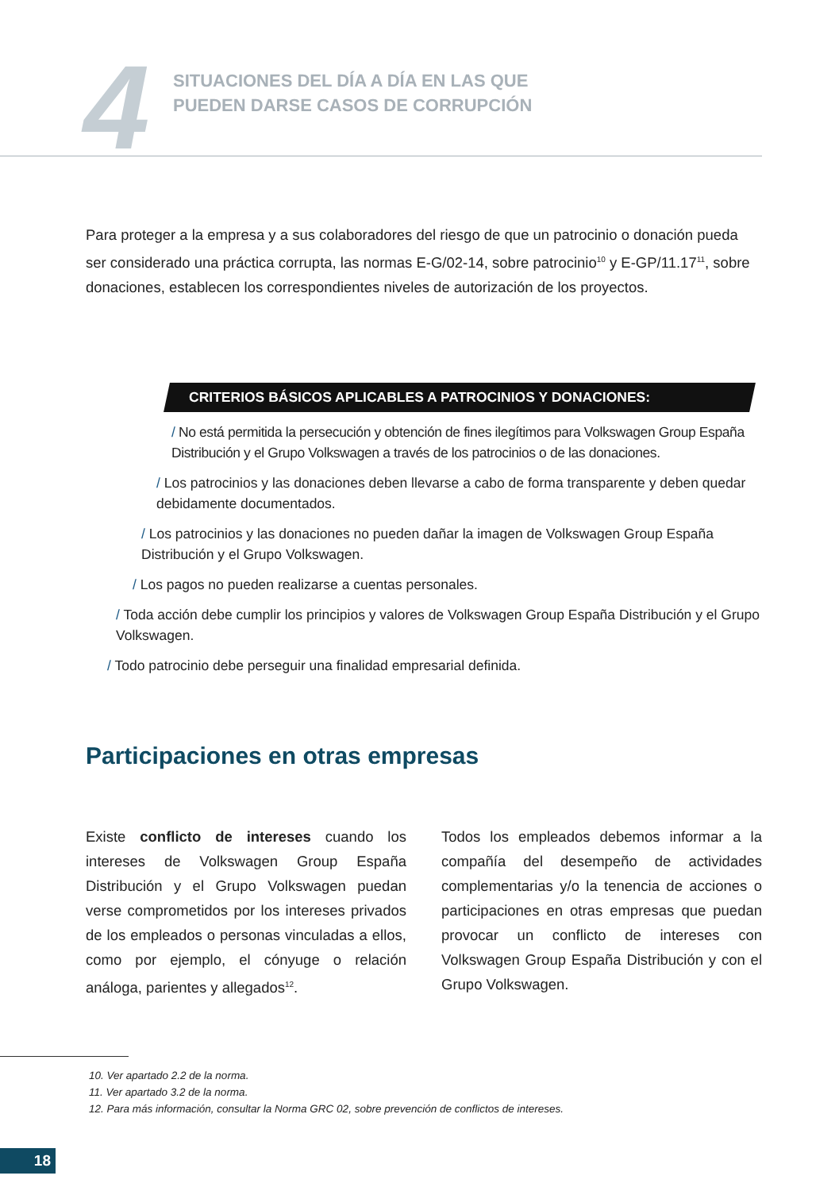4
SITUACIONES DEL DÍA A DÍA EN LAS QUE
PUEDEN DARSE CASOS DE CORRUPCIÓN
Para proteger a la empresa y a sus colaboradores del riesgo de que un patrocinio o donación pueda ser considerado una práctica corrupta, las normas E-G/02-14, sobre patrocinio<sup>10</sup> y E-GP/11.17<sup>11</sup>, sobre donaciones, establecen los correspondientes niveles de autorización de los proyectos.
CRITERIOS BÁSICOS APLICABLES A PATROCINIOS Y DONACIONES:
/ No está permitida la persecución y obtención de fines ilegítimos para Volkswagen Group España Distribución y el Grupo Volkswagen a través de los patrocinios o de las donaciones.
/ Los patrocinios y las donaciones deben llevarse a cabo de forma transparente y deben quedar debidamente documentados.
/ Los patrocinios y las donaciones no pueden dañar la imagen de Volkswagen Group España Distribución y el Grupo Volkswagen.
/ Los pagos no pueden realizarse a cuentas personales.
/ Toda acción debe cumplir los principios y valores de Volkswagen Group España Distribución y el Grupo Volkswagen.
/ Todo patrocinio debe perseguir una finalidad empresarial definida.
Participaciones en otras empresas
Existe conflicto de intereses cuando los intereses de Volkswagen Group España Distribución y el Grupo Volkswagen puedan verse comprometidos por los intereses privados de los empleados o personas vinculadas a ellos, como por ejemplo, el cónyuge o relación análoga, parientes y allegados<sup>12</sup>.
Todos los empleados debemos informar a la compañía del desempeño de actividades complementarias y/o la tenencia de acciones o participaciones en otras empresas que puedan provocar un conflicto de intereses con Volkswagen Group España Distribución y con el Grupo Volkswagen.
10. Ver apartado 2.2 de la norma.
11. Ver apartado 3.2 de la norma.
12. Para más información, consultar la Norma GRC 02, sobre prevención de conflictos de intereses.
18